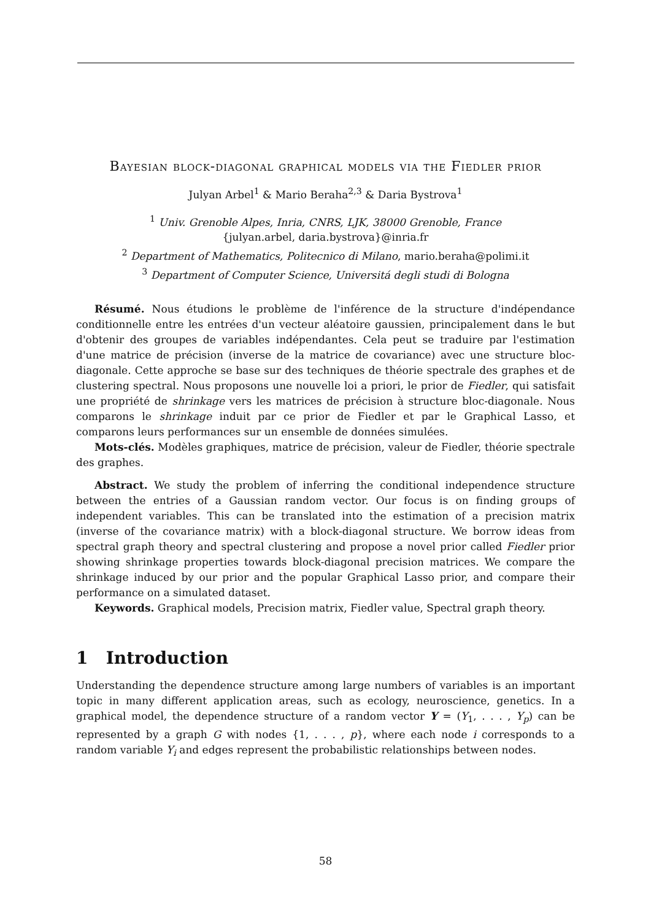Bayesian block-diagonal graphical models via the Fiedler prior
Julyan Arbel<sup>1</sup> & Mario Beraha<sup>2,3</sup> & Daria Bystrova<sup>1</sup>
<sup>1</sup> Univ. Grenoble Alpes, Inria, CNRS, LJK, 38000 Grenoble, France
{julyan.arbel, daria.bystrova}@inria.fr
<sup>2</sup> Department of Mathematics, Politecnico di Milano, mario.beraha@polimi.it
<sup>3</sup> Department of Computer Science, Universitá degli studi di Bologna
Résumé. Nous étudions le problème de l'inférence de la structure d'indépendance conditionnelle entre les entrées d'un vecteur aléatoire gaussien, principalement dans le but d'obtenir des groupes de variables indépendantes. Cela peut se traduire par l'estimation d'une matrice de précision (inverse de la matrice de covariance) avec une structure bloc-diagonale. Cette approche se base sur des techniques de théorie spectrale des graphes et de clustering spectral. Nous proposons une nouvelle loi a priori, le prior de Fiedler, qui satisfait une propriété de shrinkage vers les matrices de précision à structure bloc-diagonale. Nous comparons le shrinkage induit par ce prior de Fiedler et par le Graphical Lasso, et comparons leurs performances sur un ensemble de données simulées.
Mots-clés. Modèles graphiques, matrice de précision, valeur de Fiedler, théorie spectrale des graphes.
Abstract. We study the problem of inferring the conditional independence structure between the entries of a Gaussian random vector. Our focus is on finding groups of independent variables. This can be translated into the estimation of a precision matrix (inverse of the covariance matrix) with a block-diagonal structure. We borrow ideas from spectral graph theory and spectral clustering and propose a novel prior called Fiedler prior showing shrinkage properties towards block-diagonal precision matrices. We compare the shrinkage induced by our prior and the popular Graphical Lasso prior, and compare their performance on a simulated dataset.
Keywords. Graphical models, Precision matrix, Fiedler value, Spectral graph theory.
1 Introduction
Understanding the dependence structure among large numbers of variables is an important topic in many different application areas, such as ecology, neuroscience, genetics. In a graphical model, the dependence structure of a random vector Y = (Y<sub>1</sub>, . . . , Y<sub>p</sub>) can be represented by a graph G with nodes {1, . . . , p}, where each node i corresponds to a random variable Y<sub>i</sub> and edges represent the probabilistic relationships between nodes.
58